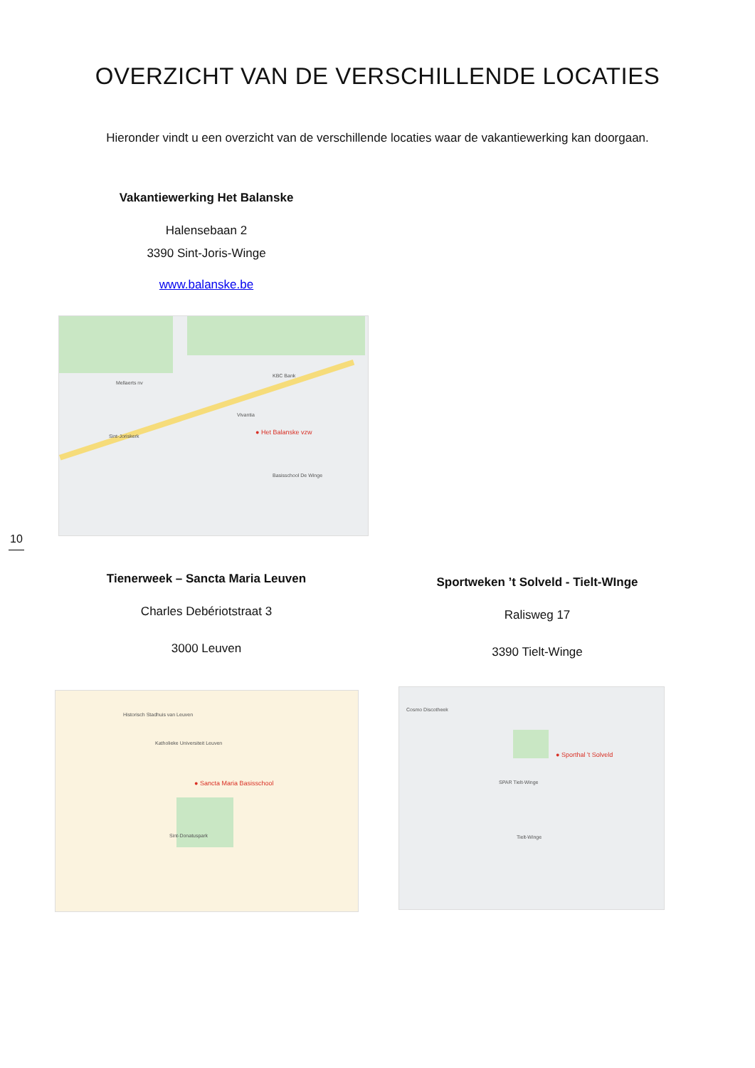OVERZICHT VAN DE VERSCHILLENDE LOCATIES
Hieronder vindt u een overzicht van de verschillende locaties waar de vakantiewerking kan doorgaan.
Vakantiewerking Het Balanske
Halensebaan 2
3390 Sint-Joris-Winge
www.balanske.be
● Het Balanske vzw
Mellaerts nv
Sint-Joriskerk
KBC Bank
Vivantia
Basisschool De Winge
10
Tienerweek – Sancta Maria Leuven
Charles Debériotstraat 3
3000 Leuven
Sportweken ’t Solveld - Tielt-WInge
Ralisweg 17
3390 Tielt-Winge
● Sancta Maria Basisschool
Historisch Stadhuis van Leuven
Katholieke Universiteit Leuven
Sint-Donatuspark
● Sporthal 't Solveld
Cosmo Discotheek
Tielt-Winge
SPAR Tielt-Winge